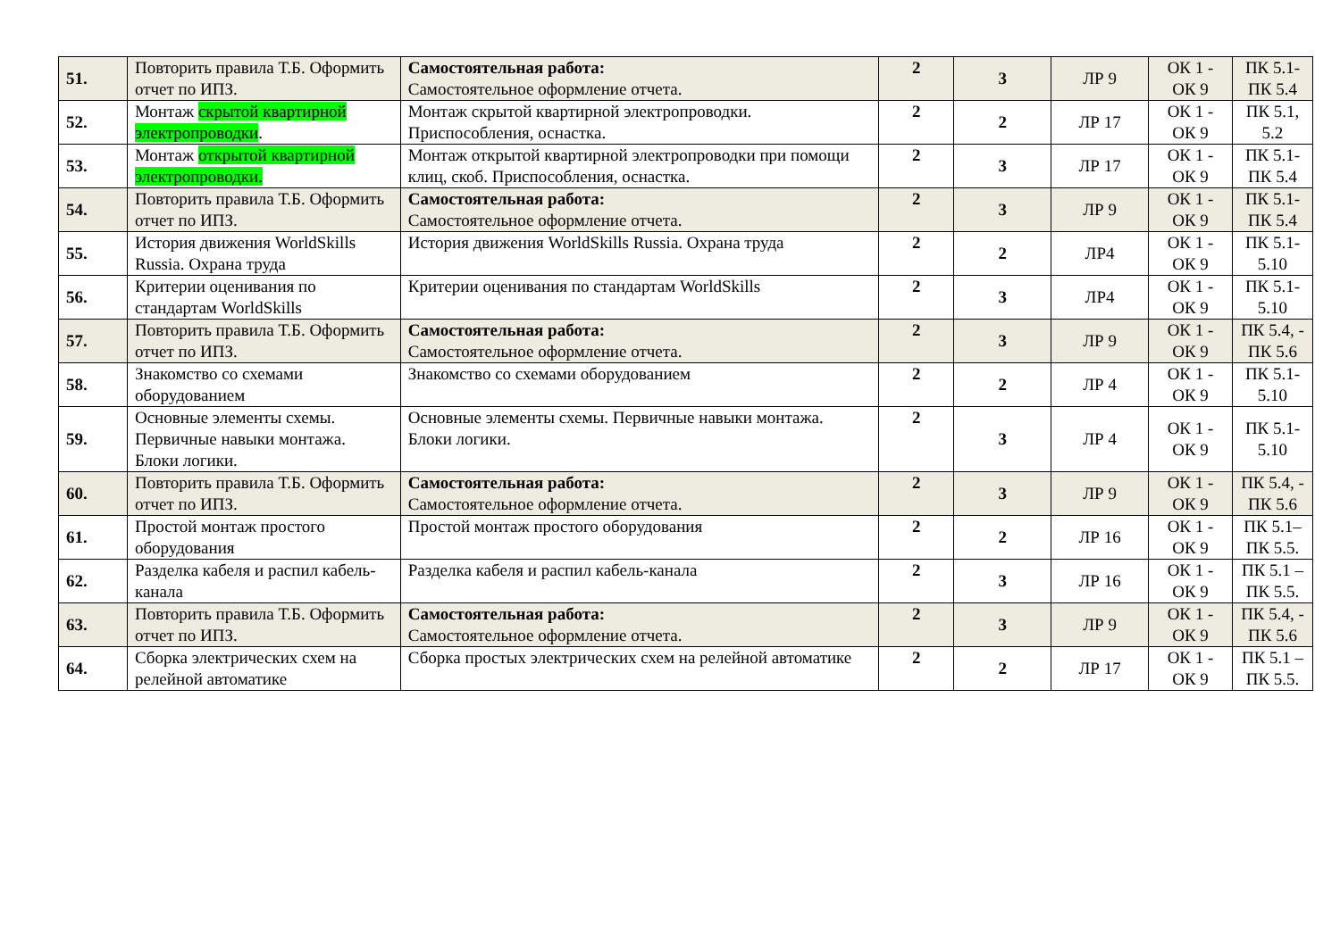| 51. | Повторить правила Т.Б. Оформить отчет по ИПЗ. | Самостоятельная работа: Самостоятельное оформление отчета. | 2 | 3 | ЛР 9 | ОК 1 - ОК 9 | ПК 5.1- ПК 5.4 |
| 52. | Монтаж скрытой квартирной электропроводки . | Монтаж скрытой квартирной электропроводки. Приспособления, оснастка. | 2 | 2 | ЛР 17 | ОК 1 - ОК 9 | ПК 5.1, 5.2 |
| 53. | Монтаж открытой квартирной электропроводки. | Монтаж открытой квартирной электропроводки при помощи клиц, скоб. Приспособления, оснастка. | 2 | 3 | ЛР 17 | ОК 1 - ОК 9 | ПК 5.1- ПК 5.4 |
| 54. | Повторить правила Т.Б. Оформить отчет по ИПЗ. | Самостоятельная работа: Самостоятельное оформление отчета. | 2 | 3 | ЛР 9 | ОК 1 - ОК 9 | ПК 5.1- ПК 5.4 |
| 55. | История движения WorldSkills Russia. Охрана труда | История движения WorldSkills Russia. Охрана труда | 2 | 2 | ЛР4 | ОК 1 - ОК 9 | ПК 5.1- 5.10 |
| 56. | Критерии оценивания по стандартам WorldSkills | Критерии оценивания по стандартам WorldSkills | 2 | 3 | ЛР4 | ОК 1 - ОК 9 | ПК 5.1- 5.10 |
| 57. | Повторить правила Т.Б. Оформить отчет по ИПЗ. | Самостоятельная работа: Самостоятельное оформление отчета. | 2 | 3 | ЛР 9 | ОК 1 - ОК 9 | ПК 5.4, - ПК 5.6 |
| 58. | Знакомство со схемами оборудованием | Знакомство со схемами оборудованием | 2 | 2 | ЛР 4 | ОК 1 - ОК 9 | ПК 5.1- 5.10 |
| 59. | Основные элементы схемы. Первичные навыки монтажа. Блоки логики. | Основные элементы схемы. Первичные навыки монтажа. Блоки логики. | 2 | 3 | ЛР 4 | ОК 1 - ОК 9 | ПК 5.1- 5.10 |
| 60. | Повторить правила Т.Б. Оформить отчет по ИПЗ. | Самостоятельная работа: Самостоятельное оформление отчета. | 2 | 3 | ЛР 9 | ОК 1 - ОК 9 | ПК 5.4, - ПК 5.6 |
| 61. | Простой монтаж простого оборудования | Простой монтаж простого оборудования | 2 | 2 | ЛР 16 | ОК 1 - ОК 9 | ПК 5.1– ПК 5.5. |
| 62. | Разделка кабеля и распил кабель-канала | Разделка кабеля и распил кабель-канала | 2 | 3 | ЛР 16 | ОК 1 - ОК 9 | ПК 5.1 – ПК 5.5. |
| 63. | Повторить правила Т.Б. Оформить отчет по ИПЗ. | Самостоятельная работа: Самостоятельное оформление отчета. | 2 | 3 | ЛР 9 | ОК 1 - ОК 9 | ПК 5.4, - ПК 5.6 |
| 64. | Сборка электрических схем на релейной автоматике | Сборка простых электрических схем на релейной автоматике | 2 | 2 | ЛР 17 | ОК 1 - ОК 9 | ПК 5.1 – ПК 5.5. |